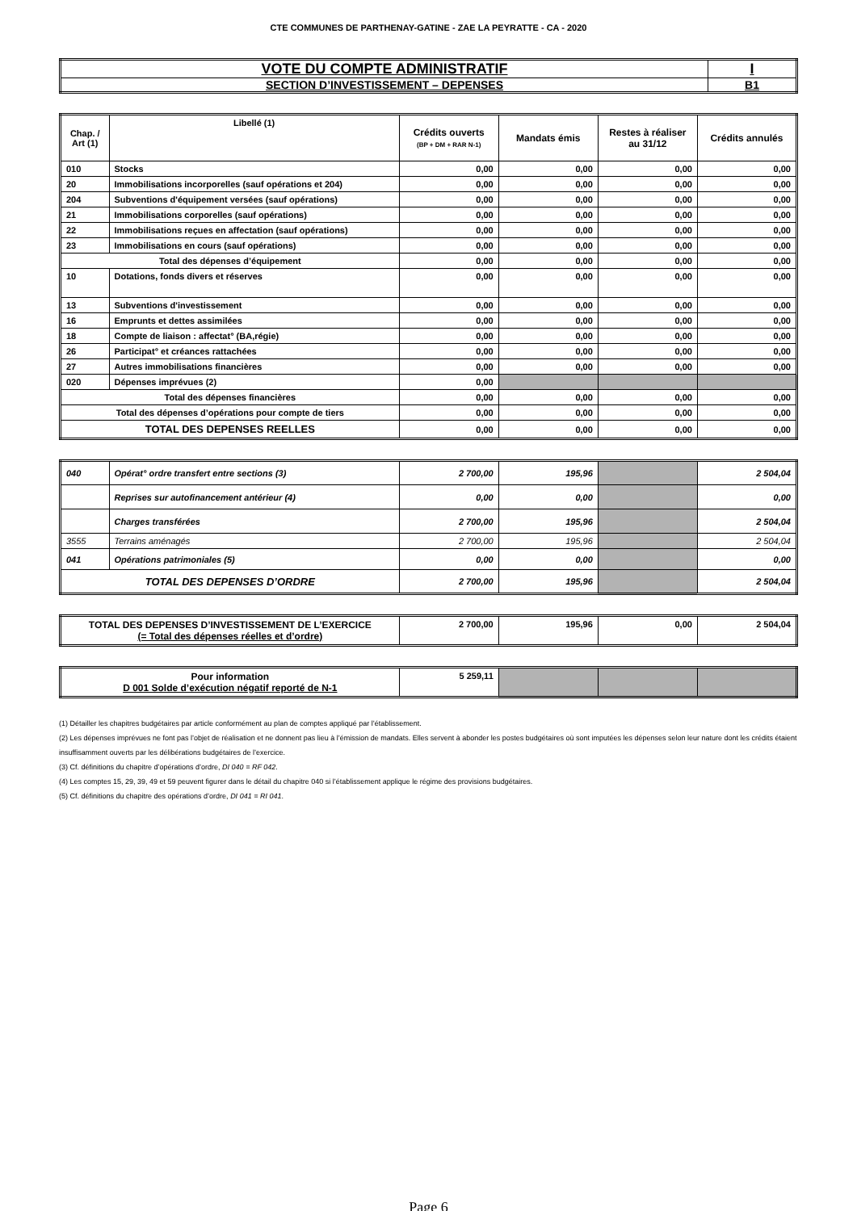CTE COMMUNES DE PARTHENAY-GATINE - ZAE LA PEYRATTE - CA - 2020
| VOTE DU COMPTE ADMINISTRATIF | I |
| SECTION D’INVESTISSEMENT – DEPENSES | B1 |
| Chap. / Art (1) | Libellé (1) | Crédits ouverts (BP + DM + RAR N-1) | Mandats émis | Restes à réaliser au 31/12 | Crédits annulés |
| --- | --- | --- | --- | --- | --- |
| 010 | Stocks | 0,00 | 0,00 | 0,00 | 0,00 |
| 20 | Immobilisations incorporelles (sauf opérations et 204) | 0,00 | 0,00 | 0,00 | 0,00 |
| 204 | Subventions d'équipement versées (sauf opérations) | 0,00 | 0,00 | 0,00 | 0,00 |
| 21 | Immobilisations corporelles (sauf opérations) | 0,00 | 0,00 | 0,00 | 0,00 |
| 22 | Immobilisations reçues en affectation (sauf opérations) | 0,00 | 0,00 | 0,00 | 0,00 |
| 23 | Immobilisations en cours (sauf opérations) | 0,00 | 0,00 | 0,00 | 0,00 |
| Total des dépenses d’équipement | | 0,00 | 0,00 | 0,00 | 0,00 |
| 10 | Dotations, fonds divers et réserves | 0,00 | 0,00 | 0,00 | 0,00 |
| 13 | Subventions d'investissement | 0,00 | 0,00 | 0,00 | 0,00 |
| 16 | Emprunts et dettes assimilées | 0,00 | 0,00 | 0,00 | 0,00 |
| 18 | Compte de liaison : affectat° (BA,régie) | 0,00 | 0,00 | 0,00 | 0,00 |
| 26 | Participat° et créances rattachées | 0,00 | 0,00 | 0,00 | 0,00 |
| 27 | Autres immobilisations financières | 0,00 | 0,00 | 0,00 | 0,00 |
| 020 | Dépenses imprévues (2) | 0,00 | | | |
| Total des dépenses financières | | 0,00 | 0,00 | 0,00 | 0,00 |
| Total des dépenses d’opérations pour compte de tiers | | 0,00 | 0,00 | 0,00 | 0,00 |
| TOTAL DES DEPENSES REELLES | | 0,00 | 0,00 | 0,00 | 0,00 |
| 040 | Opérat° ordre transfert entre sections (3) | 2 700,00 | 195,96 | | 2 504,04 |
| | Reprises sur autofinancement antérieur (4) | 0,00 | 0,00 | | 0,00 |
| | Charges transférées | 2 700,00 | 195,96 | | 2 504,04 |
| 3555 | Terrains aménagés | 2 700,00 | 195,96 | | 2 504,04 |
| 041 | Opérations patrimoniales (5) | 0,00 | 0,00 | | 0,00 |
| TOTAL DES DEPENSES D’ORDRE | | 2 700,00 | 195,96 | | 2 504,04 |
| TOTAL DES DEPENSES D’INVESTISSEMENT DE L’EXERCICE (= Total des dépenses réelles et d’ordre) | 2 700,00 | 195,96 | 0,00 | 2 504,04 |
| Pour information D 001 Solde d’exécution négatif reporté de N-1 | 5 259,11 | | | |
(1) Détailler les chapitres budgétaires par article conformément au plan de comptes appliqué par l’établissement.
(2) Les dépenses imprévues ne font pas l’objet de réalisation et ne donnent pas lieu à l’émission de mandats. Elles servent à abonder les postes budgétaires où sont imputées les dépenses selon leur nature dont les crédits étaient insuffisamment ouverts par les délibérations budgétaires de l’exercice.
(3) Cf. définitions du chapitre d’opérations d’ordre, DI 040 = RF 042.
(4) Les comptes 15, 29, 39, 49 et 59 peuvent figurer dans le détail du chapitre 040 si l’établissement applique le régime des provisions budgétaires.
(5) Cf. définitions du chapitre des opérations d’ordre, DI 041 = RI 041.
Page 6